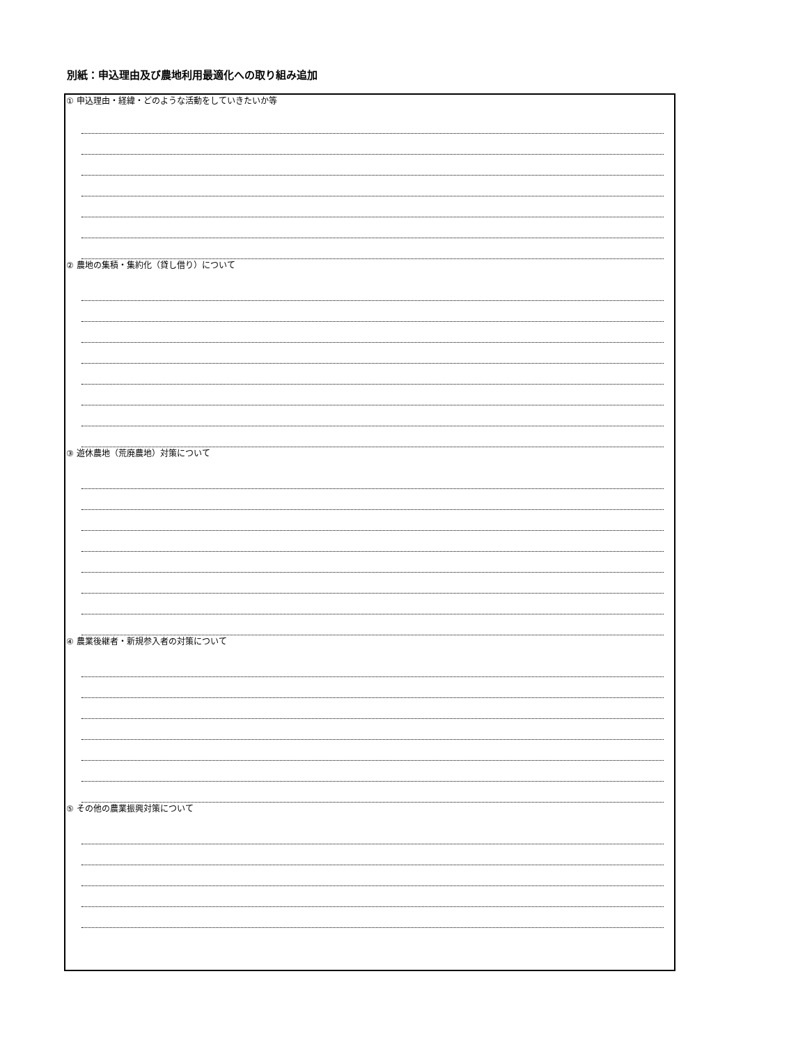別紙：申込理由及び農地利用最適化への取り組み追加
① 申込理由・経緯・どのような活動をしていきたいか等
② 農地の集積・集約化（貸し借り）について
③ 遊休農地（荒廃農地）対策について
④ 農業後継者・新規参入者の対策について
⑤ その他の農業振興対策について